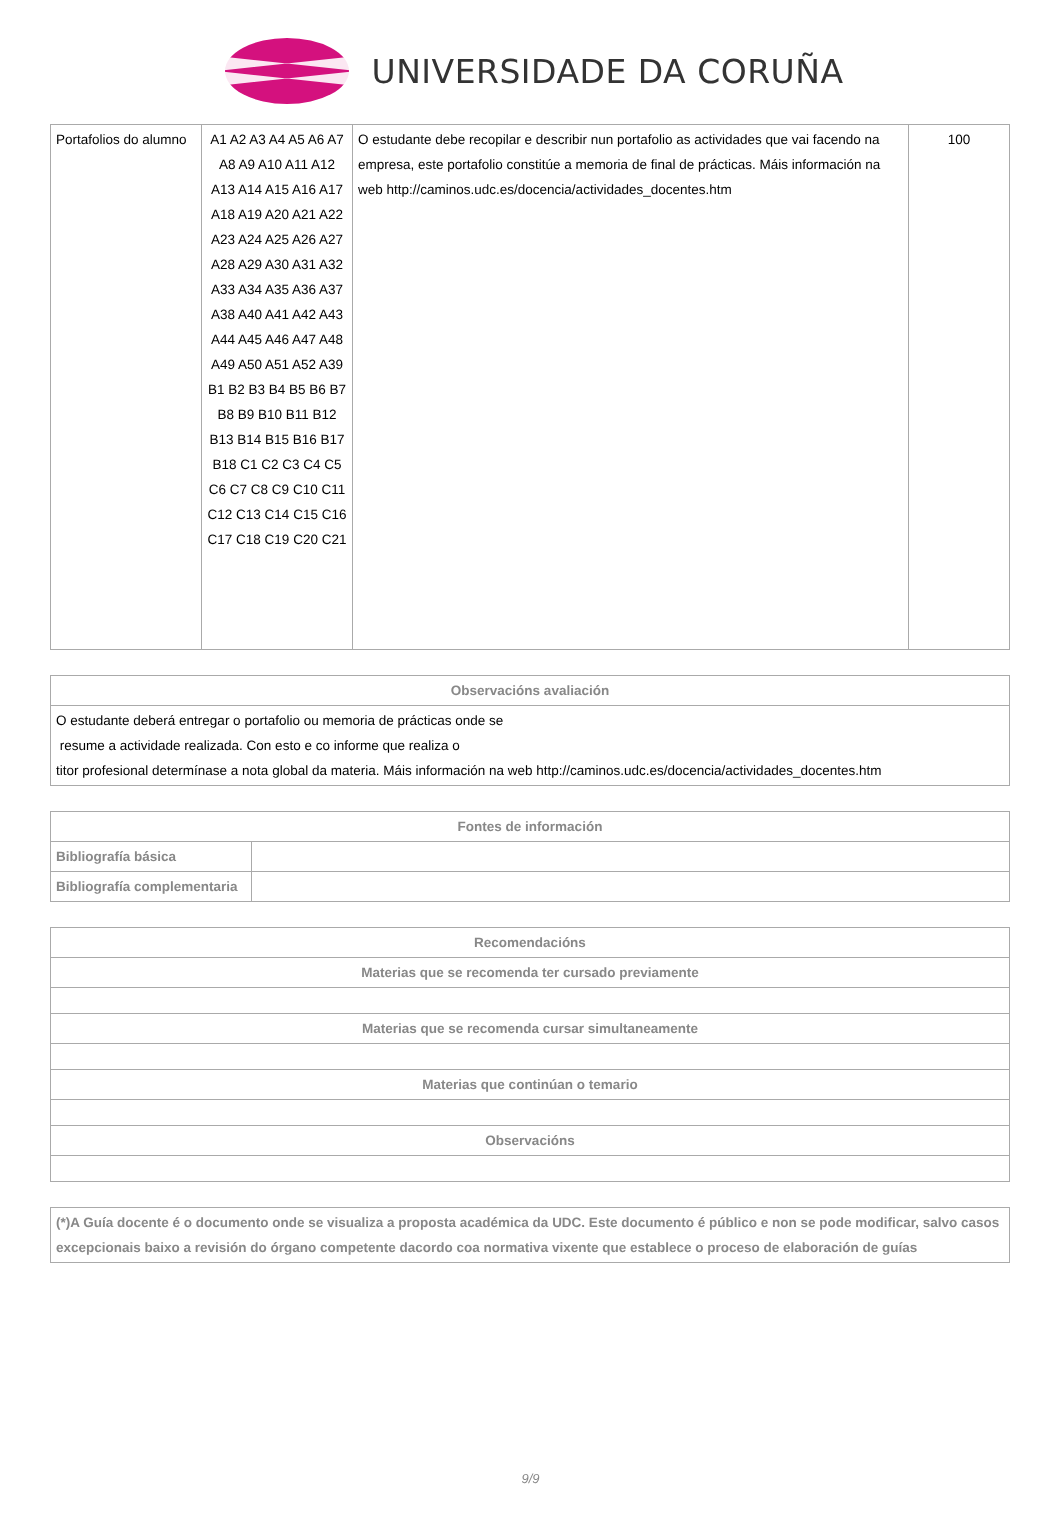UNIVERSIDADE DA CORUÑA
| Portafolios do alumno | A1 A2 A3 A4 A5 A6 A7 A8 A9 A10 A11 A12 A13 A14 A15 A16 A17 A18 A19 A20 A21 A22 A23 A24 A25 A26 A27 A28 A29 A30 A31 A32 A33 A34 A35 A36 A37 A38 A40 A41 A42 A43 A44 A45 A46 A47 A48 A49 A50 A51 A52 A39 B1 B2 B3 B4 B5 B6 B7 B8 B9 B10 B11 B12 B13 B14 B15 B16 B17 B18 C1 C2 C3 C4 C5 C6 C7 C8 C9 C10 C11 C12 C13 C14 C15 C16 C17 C18 C19 C20 C21 | O estudante debe recopilar e describir nun portafolio as actividades que vai facendo na empresa, este portafolio constitúe a memoria de final de prácticas. Máis información na web http://caminos.udc.es/docencia/actividades_docentes.htm | 100 |
| Observacións avaliación |
| --- |
| O estudante deberá entregar o portafolio ou memoria de prácticas onde se resume a actividade realizada. Con esto e co informe que realiza o titor profesional determínase a nota global da materia. Máis información na web http://caminos.udc.es/docencia/actividades_docentes.htm |
| Fontes de información | |
| --- | --- |
| Bibliografía básica | |
| Bibliografía complementaria | |
| Recomendacións |
| --- |
| Materias que se recomenda ter cursado previamente |
| Materias que se recomenda cursar simultaneamente |
| Materias que continúan o temario |
| Observacións |
| (*)A Guía docente é o documento onde se visualiza a proposta académica da UDC. Este documento é público e non se pode modificar, salvo casos excepcionais baixo a revisión do órgano competente dacordo coa normativa vixente que establece o proceso de elaboración de guías |
9/9